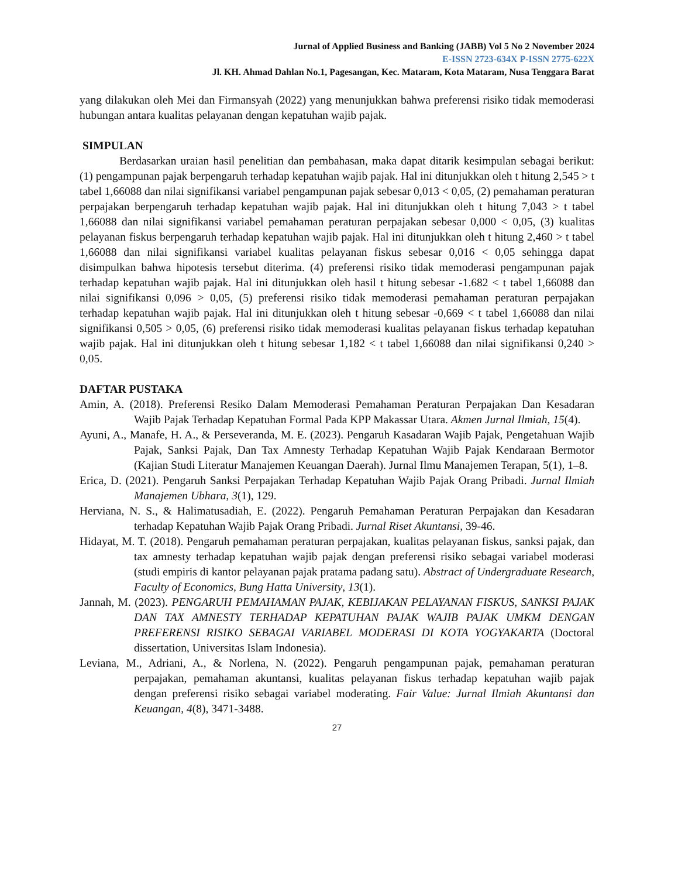Jurnal of Applied Business and Banking (JABB) Vol 5 No 2 November 2024
E-ISSN 2723-634X P-ISSN 2775-622X
Jl. KH. Ahmad Dahlan No.1, Pagesangan, Kec. Mataram, Kota Mataram, Nusa Tenggara Barat
yang dilakukan oleh Mei dan Firmansyah (2022) yang menunjukkan bahwa preferensi risiko tidak memoderasi hubungan antara kualitas pelayanan dengan kepatuhan wajib pajak.
SIMPULAN
Berdasarkan uraian hasil penelitian dan pembahasan, maka dapat ditarik kesimpulan sebagai berikut: (1) pengampunan pajak berpengaruh terhadap kepatuhan wajib pajak. Hal ini ditunjukkan oleh t hitung 2,545 > t tabel 1,66088 dan nilai signifikansi variabel pengampunan pajak sebesar 0,013 < 0,05, (2) pemahaman peraturan perpajakan berpengaruh terhadap kepatuhan wajib pajak. Hal ini ditunjukkan oleh t hitung 7,043 > t tabel 1,66088 dan nilai signifikansi variabel pemahaman peraturan perpajakan sebesar 0,000 < 0,05, (3) kualitas pelayanan fiskus berpengaruh terhadap kepatuhan wajib pajak. Hal ini ditunjukkan oleh t hitung 2,460 > t tabel 1,66088 dan nilai signifikansi variabel kualitas pelayanan fiskus sebesar 0,016 < 0,05 sehingga dapat disimpulkan bahwa hipotesis tersebut diterima. (4) preferensi risiko tidak memoderasi pengampunan pajak terhadap kepatuhan wajib pajak. Hal ini ditunjukkan oleh hasil t hitung sebesar -1.682 < t tabel 1,66088 dan nilai signifikansi 0,096 > 0,05, (5) preferensi risiko tidak memoderasi pemahaman peraturan perpajakan terhadap kepatuhan wajib pajak. Hal ini ditunjukkan oleh t hitung sebesar -0,669 < t tabel 1,66088 dan nilai signifikansi 0,505 > 0,05, (6) preferensi risiko tidak memoderasi kualitas pelayanan fiskus terhadap kepatuhan wajib pajak. Hal ini ditunjukkan oleh t hitung sebesar 1,182 < t tabel 1,66088 dan nilai signifikansi 0,240 > 0,05.
DAFTAR PUSTAKA
Amin, A. (2018). Preferensi Resiko Dalam Memoderasi Pemahaman Peraturan Perpajakan Dan Kesadaran Wajib Pajak Terhadap Kepatuhan Formal Pada KPP Makassar Utara. Akmen Jurnal Ilmiah, 15(4).
Ayuni, A., Manafe, H. A., & Perseveranda, M. E. (2023). Pengaruh Kasadaran Wajib Pajak, Pengetahuan Wajib Pajak, Sanksi Pajak, Dan Tax Amnesty Terhadap Kepatuhan Wajib Pajak Kendaraan Bermotor (Kajian Studi Literatur Manajemen Keuangan Daerah). Jurnal Ilmu Manajemen Terapan, 5(1), 1–8.
Erica, D. (2021). Pengaruh Sanksi Perpajakan Terhadap Kepatuhan Wajib Pajak Orang Pribadi. Jurnal Ilmiah Manajemen Ubhara, 3(1), 129.
Herviana, N. S., & Halimatusadiah, E. (2022). Pengaruh Pemahaman Peraturan Perpajakan dan Kesadaran terhadap Kepatuhan Wajib Pajak Orang Pribadi. Jurnal Riset Akuntansi, 39-46.
Hidayat, M. T. (2018). Pengaruh pemahaman peraturan perpajakan, kualitas pelayanan fiskus, sanksi pajak, dan tax amnesty terhadap kepatuhan wajib pajak dengan preferensi risiko sebagai variabel moderasi (studi empiris di kantor pelayanan pajak pratama padang satu). Abstract of Undergraduate Research, Faculty of Economics, Bung Hatta University, 13(1).
Jannah, M. (2023). PENGARUH PEMAHAMAN PAJAK, KEBIJAKAN PELAYANAN FISKUS, SANKSI PAJAK DAN TAX AMNESTY TERHADAP KEPATUHAN PAJAK WAJIB PAJAK UMKM DENGAN PREFERENSI RISIKO SEBAGAI VARIABEL MODERASI DI KOTA YOGYAKARTA (Doctoral dissertation, Universitas Islam Indonesia).
Leviana, M., Adriani, A., & Norlena, N. (2022). Pengaruh pengampunan pajak, pemahaman peraturan perpajakan, pemahaman akuntansi, kualitas pelayanan fiskus terhadap kepatuhan wajib pajak dengan preferensi risiko sebagai variabel moderating. Fair Value: Jurnal Ilmiah Akuntansi dan Keuangan, 4(8), 3471-3488.
27